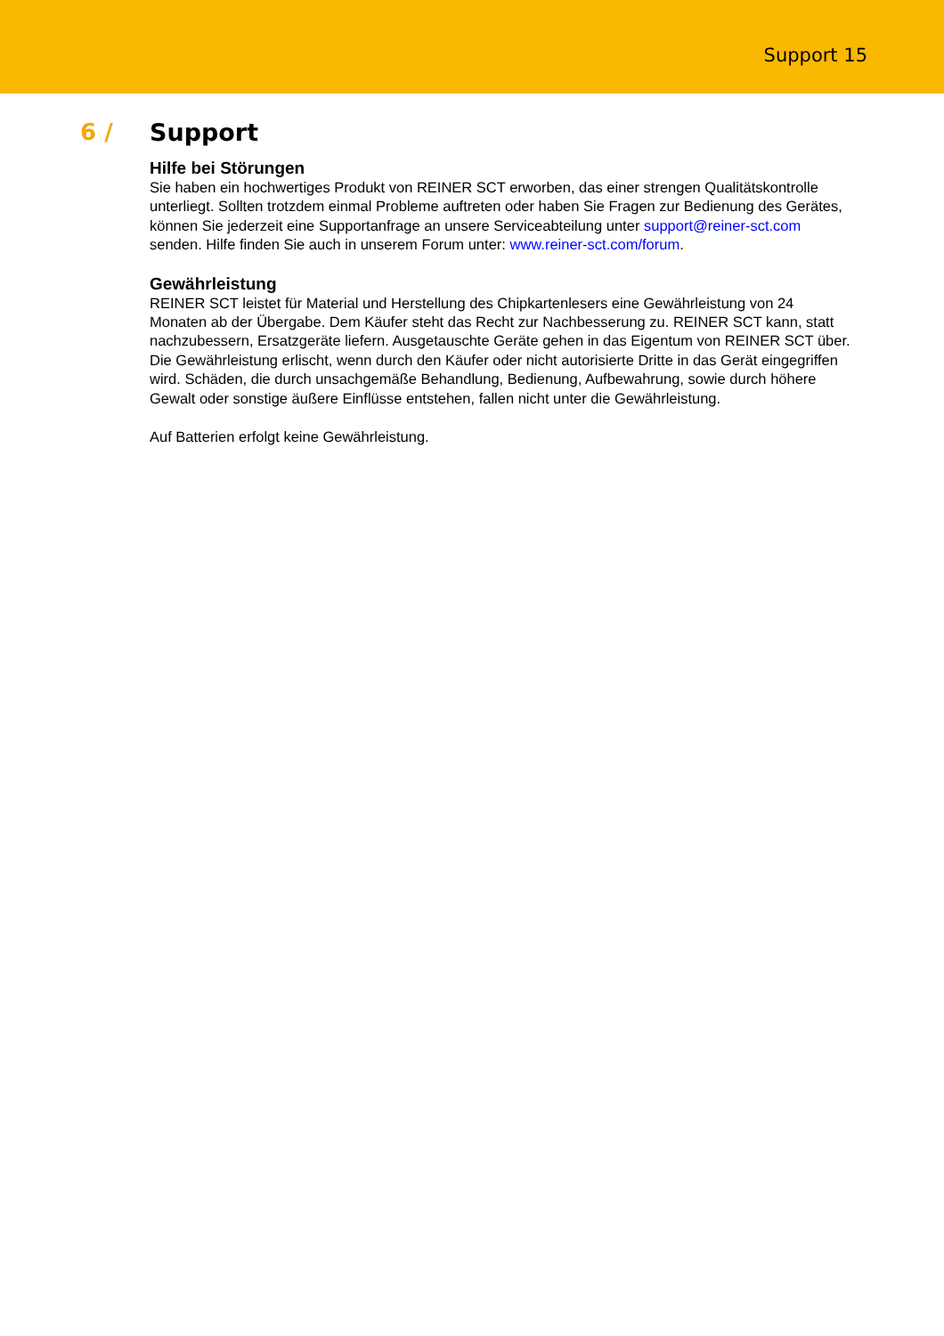Support 15
6 / Support
Hilfe bei Störungen
Sie haben ein hochwertiges Produkt von REINER SCT erworben, das einer strengen Qualitätskontrolle unterliegt. Sollten trotzdem einmal Probleme auftreten oder haben Sie Fragen zur Bedienung des Gerätes, können Sie jederzeit eine Supportanfrage an unsere Serviceabteilung unter support@reiner-sct.com senden. Hilfe finden Sie auch in unserem Forum unter: www.reiner-sct.com/forum.
Gewährleistung
REINER SCT leistet für Material und Herstellung des Chipkartenlesers eine Gewährleistung von 24 Monaten ab der Übergabe. Dem Käufer steht das Recht zur Nachbesserung zu. REINER SCT kann, statt nachzubessern, Ersatzgeräte liefern. Ausgetauschte Geräte gehen in das Eigentum von REINER SCT über.
Die Gewährleistung erlischt, wenn durch den Käufer oder nicht autorisierte Dritte in das Gerät eingegriffen wird. Schäden, die durch unsachgemäße Behandlung, Bedienung, Aufbewahrung, sowie durch höhere Gewalt oder sonstige äußere Einflüsse entstehen, fallen nicht unter die Gewährleistung.
Auf Batterien erfolgt keine Gewährleistung.